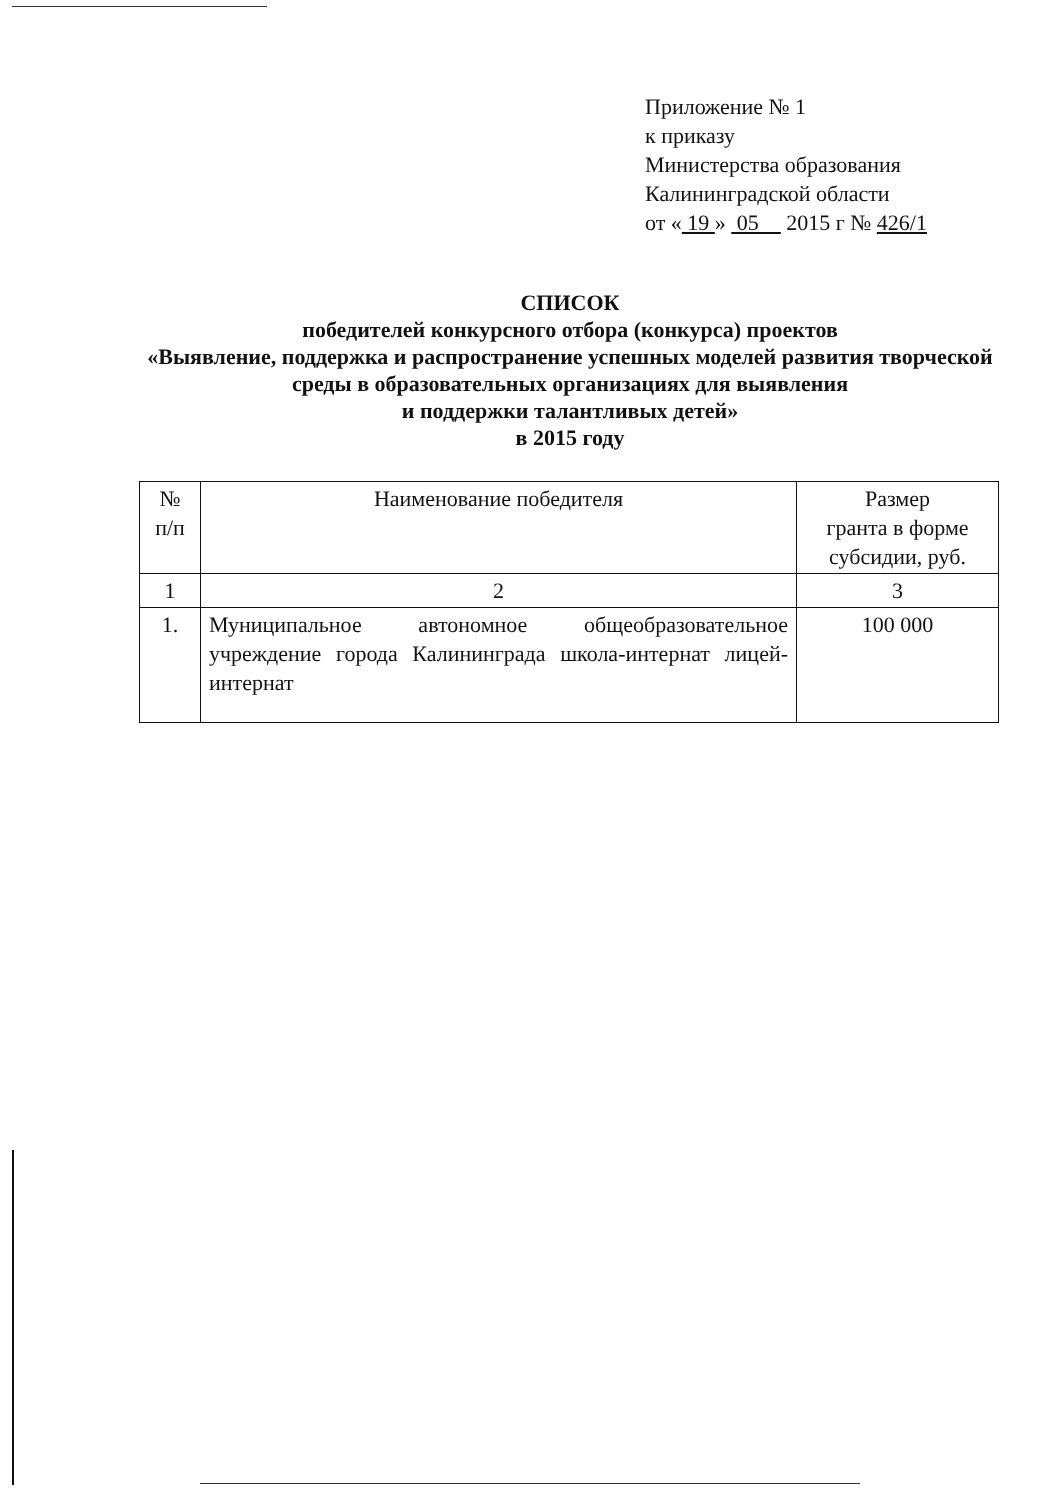Приложение № 1
к приказу
Министерства образования
Калининградской области
от « 19 » 05 2015 г № 426/1
СПИСОК
победителей конкурсного отбора (конкурса) проектов
«Выявление, поддержка и распространение успешных моделей развития творческой среды в образовательных организациях для выявления
и поддержки талантливых детей»
в 2015 году
| № п/п | Наименование победителя | Размер гранта в форме субсидии, руб. |
| --- | --- | --- |
| 1 | 2 | 3 |
| 1. | Муниципальное автономное общеобразовательное учреждение города Калининграда школа-интернат лицей-интернат | 100 000 |